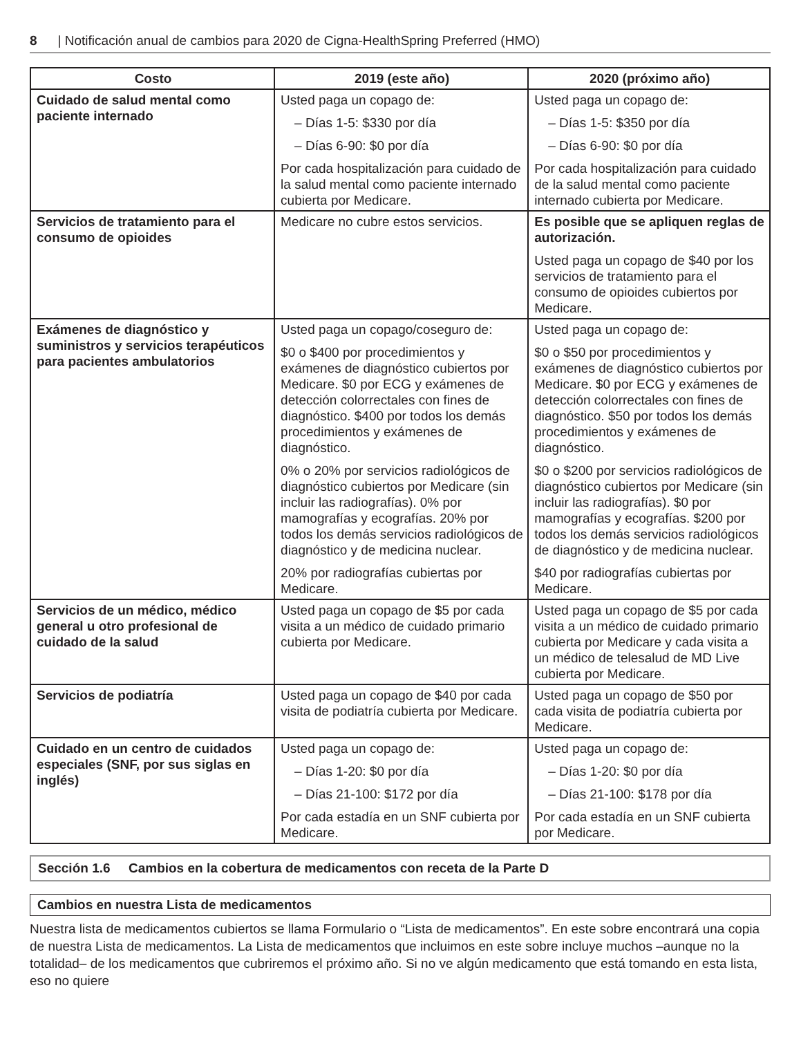8 | Notificación anual de cambios para 2020 de Cigna-HealthSpring Preferred (HMO)
| Costo | 2019 (este año) | 2020 (próximo año) |
| --- | --- | --- |
| Cuidado de salud mental como paciente internado | Usted paga un copago de: – Días 1-5: $330 por día – Días 6-90: $0 por día Por cada hospitalización para cuidado de la salud mental como paciente internado cubierta por Medicare. | Usted paga un copago de: – Días 1-5: $350 por día – Días 6-90: $0 por día Por cada hospitalización para cuidado de la salud mental como paciente internado cubierta por Medicare. |
| Servicios de tratamiento para el consumo de opioides | Medicare no cubre estos servicios. | Es posible que se apliquen reglas de autorización. Usted paga un copago de $40 por los servicios de tratamiento para el consumo de opioides cubiertos por Medicare. |
| Exámenes de diagnóstico y suministros y servicios terapéuticos para pacientes ambulatorios | Usted paga un copago/coseguro de: $0 o $400 por procedimientos y exámenes de diagnóstico cubiertos por Medicare. $0 por ECG y exámenes de detección colorrectales con fines de diagnóstico. $400 por todos los demás procedimientos y exámenes de diagnóstico. 0% o 20% por servicios radiológicos de diagnóstico cubiertos por Medicare (sin incluir las radiografías). 0% por mamografías y ecografías. 20% por todos los demás servicios radiológicos de diagnóstico y de medicina nuclear. 20% por radiografías cubiertas por Medicare. | Usted paga un copago de: $0 o $50 por procedimientos y exámenes de diagnóstico cubiertos por Medicare. $0 por ECG y exámenes de detección colorrectales con fines de diagnóstico. $50 por todos los demás procedimientos y exámenes de diagnóstico. $0 o $200 por servicios radiológicos de diagnóstico cubiertos por Medicare (sin incluir las radiografías). $0 por mamografías y ecografías. $200 por todos los demás servicios radiológicos de diagnóstico y de medicina nuclear. $40 por radiografías cubiertas por Medicare. |
| Servicios de un médico, médico general u otro profesional de cuidado de la salud | Usted paga un copago de $5 por cada visita a un médico de cuidado primario cubierta por Medicare. | Usted paga un copago de $5 por cada visita a un médico de cuidado primario cubierta por Medicare y cada visita a un médico de telesalud de MD Live cubierta por Medicare. |
| Servicios de podiatría | Usted paga un copago de $40 por cada visita de podiatría cubierta por Medicare. | Usted paga un copago de $50 por cada visita de podiatría cubierta por Medicare. |
| Cuidado en un centro de cuidados especiales (SNF, por sus siglas en inglés) | Usted paga un copago de: – Días 1-20: $0 por día – Días 21-100: $172 por día Por cada estadía en un SNF cubierta por Medicare. | Usted paga un copago de: – Días 1-20: $0 por día – Días 21-100: $178 por día Por cada estadía en un SNF cubierta por Medicare. |
Sección 1.6 Cambios en la cobertura de medicamentos con receta de la Parte D
Cambios en nuestra Lista de medicamentos
Nuestra lista de medicamentos cubiertos se llama Formulario o “Lista de medicamentos”. En este sobre encontrará una copia de nuestra Lista de medicamentos. La Lista de medicamentos que incluimos en este sobre incluye muchos –aunque no la totalidad– de los medicamentos que cubriremos el próximo año. Si no ve algún medicamento que está tomando en esta lista, eso no quiere